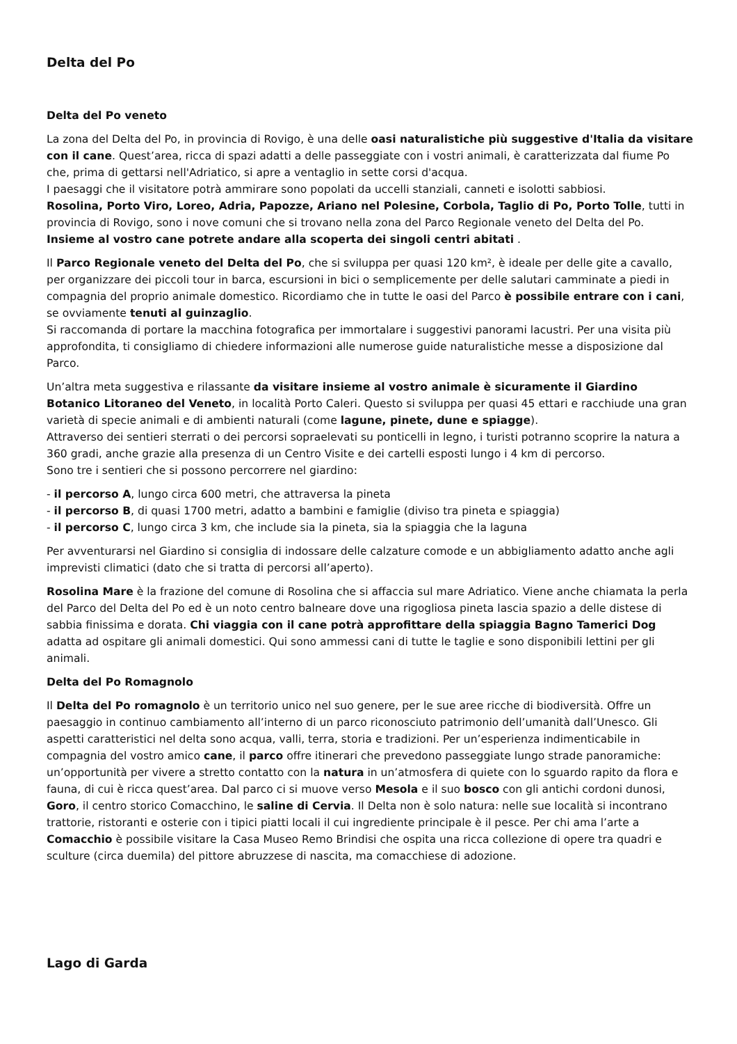Delta del Po
Delta del Po veneto
La zona del Delta del Po, in provincia di Rovigo, è una delle oasi naturalistiche più suggestive d'Italia da visitare con il cane. Quest’area, ricca di spazi adatti a delle passeggiate con i vostri animali, è caratterizzata dal fiume Po che, prima di gettarsi nell'Adriatico, si apre a ventaglio in sette corsi d'acqua.
I paesaggi che il visitatore potrà ammirare sono popolati da uccelli stanziali, canneti e isolotti sabbiosi.
Rosolina, Porto Viro, Loreo, Adria, Papozze, Ariano nel Polesine, Corbola, Taglio di Po, Porto Tolle, tutti in provincia di Rovigo, sono i nove comuni che si trovano nella zona del Parco Regionale veneto del Delta del Po. Insieme al vostro cane potrete andare alla scoperta dei singoli centri abitati .
Il Parco Regionale veneto del Delta del Po, che si sviluppa per quasi 120 km², è ideale per delle gite a cavallo, per organizzare dei piccoli tour in barca, escursioni in bici o semplicemente per delle salutari camminate a piedi in compagnia del proprio animale domestico. Ricordiamo che in tutte le oasi del Parco è possibile entrare con i cani, se ovviamente tenuti al guinzaglio.
Si raccomanda di portare la macchina fotografica per immortalare i suggestivi panorami lacustri. Per una visita più approfondita, ti consigliamo di chiedere informazioni alle numerose guide naturalistiche messe a disposizione dal Parco.
Un’altra meta suggestiva e rilassante da visitare insieme al vostro animale è sicuramente il Giardino Botanico Litoraneo del Veneto, in località Porto Caleri. Questo si sviluppa per quasi 45 ettari e racchiude una gran varietà di specie animali e di ambienti naturali (come lagune, pinete, dune e spiagge).
Attraverso dei sentieri sterrati o dei percorsi sopraelevati su ponticelli in legno, i turisti potranno scoprire la natura a 360 gradi, anche grazie alla presenza di un Centro Visite e dei cartelli esposti lungo i 4 km di percorso.
Sono tre i sentieri che si possono percorrere nel giardino:
- il percorso A, lungo circa 600 metri, che attraversa la pineta
- il percorso B, di quasi 1700 metri, adatto a bambini e famiglie (diviso tra pineta e spiaggia)
- il percorso C, lungo circa 3 km, che include sia la pineta, sia la spiaggia che la laguna
Per avventurarsi nel Giardino si consiglia di indossare delle calzature comode e un abbigliamento adatto anche agli imprevisti climatici (dato che si tratta di percorsi all’aperto).
Rosolina Mare è la frazione del comune di Rosolina che si affaccia sul mare Adriatico. Viene anche chiamata la perla del Parco del Delta del Po ed è un noto centro balneare dove una rigogliosa pineta lascia spazio a delle distese di sabbia finissima e dorata. Chi viaggia con il cane potrà approfittare della spiaggia Bagno Tamerici Dog adatta ad ospitare gli animali domestici. Qui sono ammessi cani di tutte le taglie e sono disponibili lettini per gli animali.
Delta del Po Romagnolo
Il Delta del Po romagnolo è un territorio unico nel suo genere, per le sue aree ricche di biodiversità. Offre un paesaggio in continuo cambiamento all’interno di un parco riconosciuto patrimonio dell’umanità dall’Unesco. Gli aspetti caratteristici nel delta sono acqua, valli, terra, storia e tradizioni. Per un’esperienza indimenticabile in compagnia del vostro amico cane, il parco offre itinerari che prevedono passeggiate lungo strade panoramiche: un’opportunità per vivere a stretto contatto con la natura in un’atmosfera di quiete con lo sguardo rapito da flora e fauna, di cui è ricca quest’area. Dal parco ci si muove verso Mesola e il suo bosco con gli antichi cordoni dunosi, Goro, il centro storico Comacchino, le saline di Cervia. Il Delta non è solo natura: nelle sue località si incontrano trattorie, ristoranti e osterie con i tipici piatti locali il cui ingrediente principale è il pesce. Per chi ama l’arte a Comacchio è possibile visitare la Casa Museo Remo Brindisi che ospita una ricca collezione di opere tra quadri e sculture (circa duemila) del pittore abruzzese di nascita, ma comacchiese di adozione.
Lago di Garda